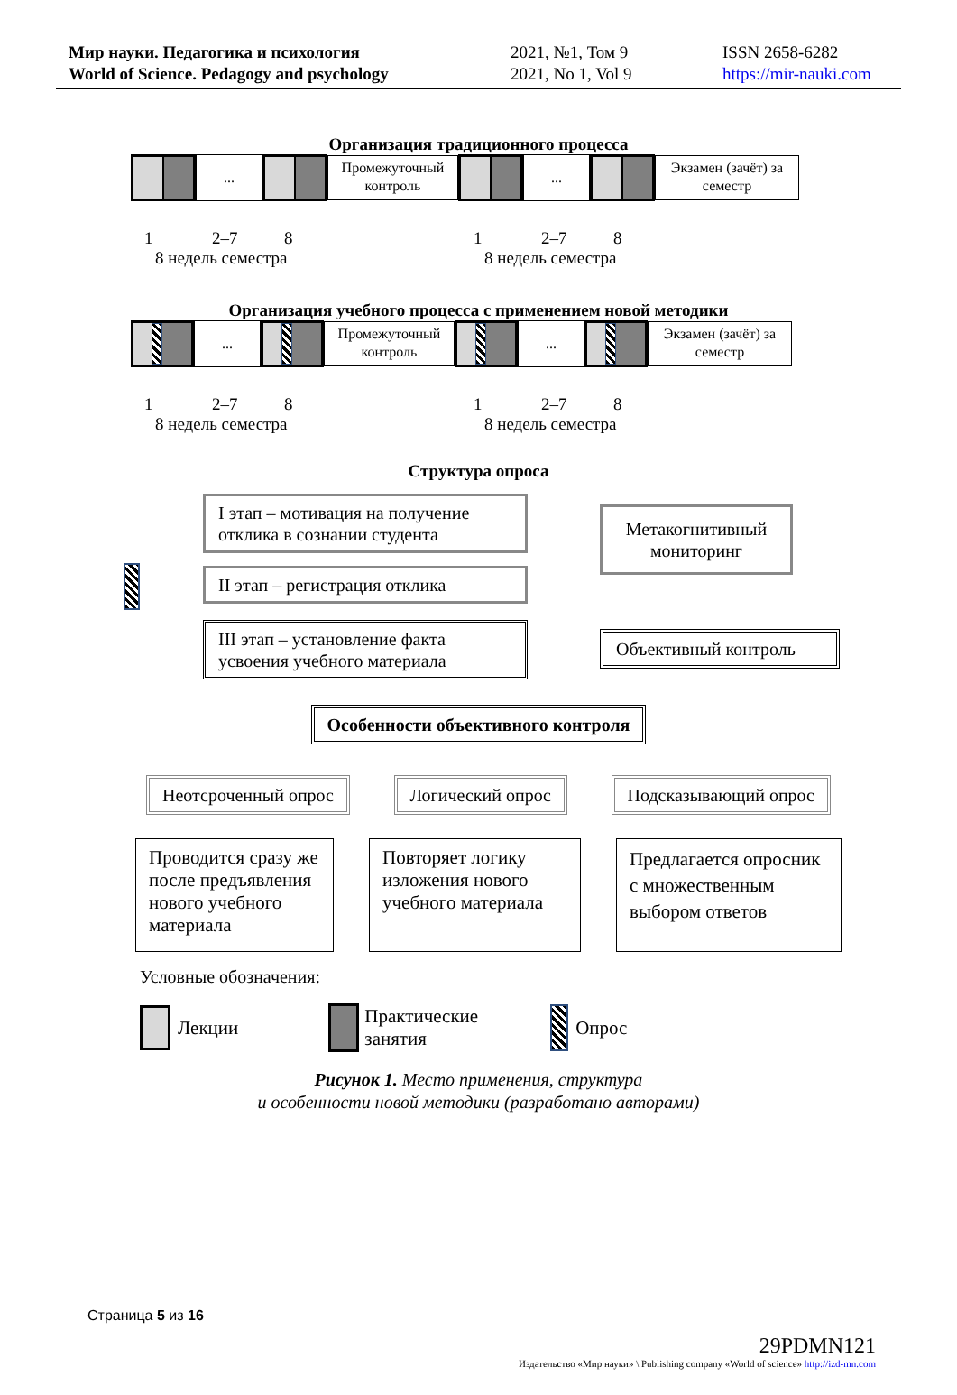Мир науки. Педагогика и психология
World of Science. Pedagogy and psychology
2021, №1, Том 9
2021, No 1, Vol 9
ISSN 2658-6282
https://mir-nauki.com
Организация традиционного процесса
...
Промежуточный контроль
...
Экзамен (зачёт) за семестр
1 2–7 8 1 2–7 8
8 недель семестра 8 недель семестра
Организация учебного процесса с применением новой методики
...
Промежуточный контроль
...
Экзамен (зачёт) за семестр
1 2–7 8 1 2–7 8
8 недель семестра 8 недель семестра
Структура опроса
I этап – мотивация на получение отклика в сознании студента
II этап – регистрация отклика
III этап – установление факта усвоения учебного материала
Метакогнитивный мониторинг
Объективный контроль
Особенности объективного контроля
Неотсроченный опрос Логический опрос Подсказывающий опрос
Проводится сразу же после предъявления нового учебного материала
Повторяет логику изложения нового учебного материала
Предлагается опросник с множественным выбором ответов
Условные обозначения:
Лекции
Практические
занятия
Опрос
Рисунок 1. Место применения, структура
и особенности новой методики (разработано авторами)
Страница 5 из 16
29PDMN121
Издательство «Мир науки» \ Publishing company «World of science» http://izd-mn.com